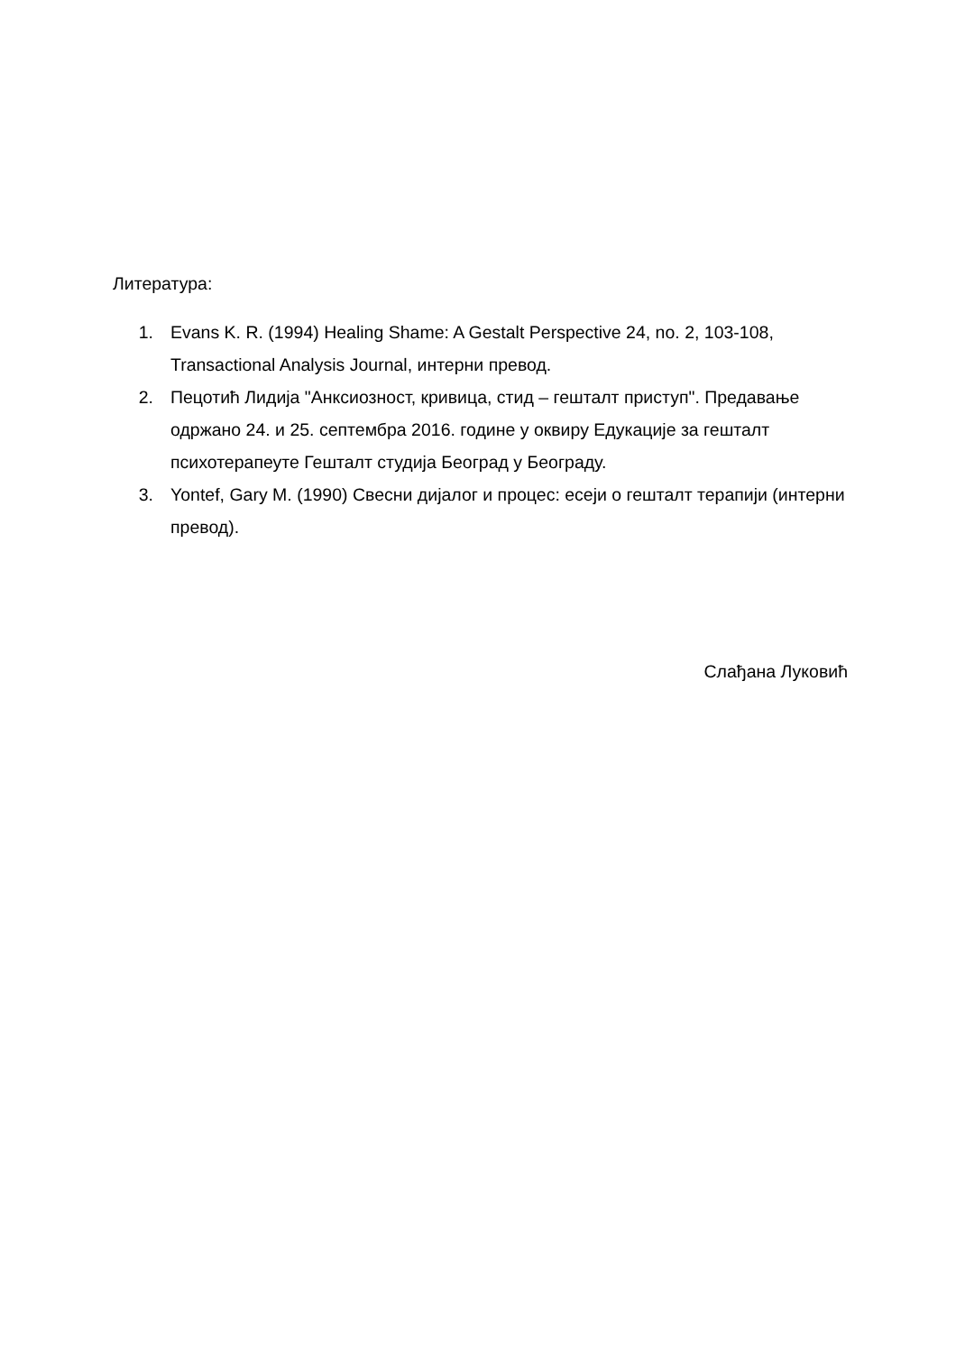Литература:
1. Evans K. R. (1994) Healing Shame: A Gestalt Perspective 24, no. 2, 103-108, Transactional Analysis Journal, интерни превод.
2. Пецотић Лидија "Анксиозност, кривица, стид – гешталт приступ". Предавање одржано 24. и 25. септембра 2016. године у оквиру Едукације за гешталт психотерапеуте Гешталт студија Београд у Београду.
3. Yontef, Gary M. (1990) Свесни дијалог и процес: есеји о гешталт терапији (интерни превод).
Слађана Луковић